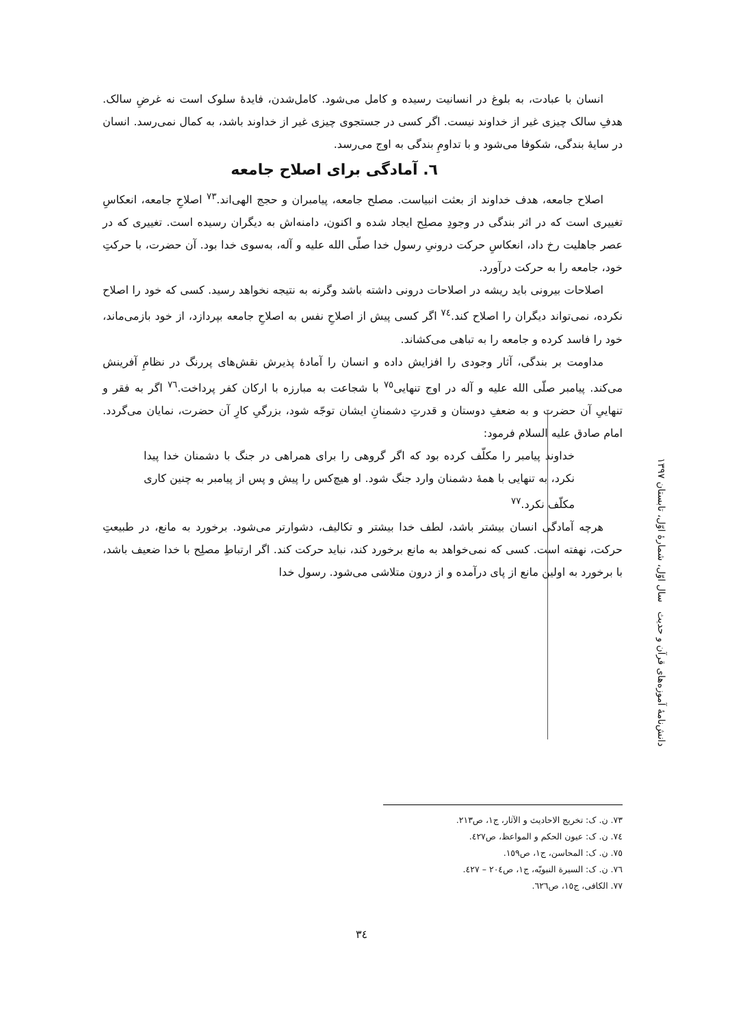انسان با عبادت، به بلوغ در انسانیت رسیده و کامل می‌شود. کامل‌شدن، فایدهٔ سلوک است نه غرضِ سالک. هدفِ سالک چیزی غیر از خداوند نیست. اگر کسی در جستجوی چیزی غیر از خداوند باشد، به کمال نمی‌رسد. انسان در سایهٔ بندگی، شکوفا می‌شود و با تداومِ بندگی به اوج می‌رسد.
٦. آمادگی برای اصلاح جامعه
اصلاح جامعه، هدف خداوند از بعثت انبیاست. مصلح جامعه، پیامبران و حجج الهی‌اند.<sup>٧٣</sup> اصلاحِ جامعه، انعکاسِ تغییری است که در اثر بندگی در وجودِ مصلِح ایجاد شده و اکنون، دامنه‌اش به دیگران رسیده است. تغییری که در عصر جاهلیت رخ داد، انعکاسِ حرکت درونیِ رسول خدا صلّی الله علیه و آله، به‌سوی خدا بود. آن حضرت، با حرکتِ خود، جامعه را به حرکت درآورد.
اصلاحات بیرونی باید ریشه در اصلاحات درونی داشته باشد وگرنه به نتیجه نخواهد رسید. کسی که خود را اصلاح نکرده، نمی‌تواند دیگران را اصلاح کند.<sup>٧٤</sup> اگر کسی پیش از اصلاحِ نفس به اصلاحِ جامعه بپردازد، از خود بازمی‌ماند، خود را فاسد کرده و جامعه را به تباهی می‌کشاند.
مداومت بر بندگی، آثار وجودی را افزایش داده و انسان را آمادهٔ پذیرش نقش‌های پررنگ در نظامِ آفرینش می‌کند. پیامبر صلّی الله علیه و آله در اوج تنهایی<sup>٧٥</sup> با شجاعت به مبارزه با ارکان کفر پرداخت.<sup>٧٦</sup> اگر به فقر و تنهاییِ آن حضرت و به ضعفِ دوستان و قدرتِ دشمنانِ ایشان توجّه شود، بزرگیِ کارِ آن حضرت، نمایان می‌گردد. امام صادق علیه السلام فرمود:
خداوند پیامبر را مکلّف کرده بود که اگر گروهی را برای همراهی در جنگ با دشمنان خدا پیدا نکرد، به تنهایی با همهٔ دشمنان وارد جنگ شود. او هیچ‌کس را پیش و پس از پیامبر به چنین کاری مکلّف نکرد.<sup>٧٧</sup>
هرچه آمادگی انسان بیشتر باشد، لطف خدا بیشتر و تکالیف، دشوارتر می‌شود. برخورد به مانع، در طبیعتِ حرکت، نهفته است. کسی که نمی‌خواهد به مانع برخورد کند، نباید حرکت کند. اگر ارتباطِ مصلِح با خدا ضعیف باشد، با برخورد به اولین مانع از پای درآمده و از درون متلاشی می‌شود. رسول خدا
دانش‌نامهٔ آموزه‌های قرآن و حدیث سال اوّل، شمارهٔ اوّل، تابستان ١٣٩٧
٧٣. ن. ک: تخریج الاحادیث و الآثار، ج١، ص٢١٣.
٧٤. ن. ک: عیون الحکم و المواعظ، ص٤٢٧.
٧٥. ن. ک: المحاسن، ج١، ص١٥٩.
٧٦. ن. ک: السیرة النبویّه، ج١، ص٢٠٤ – ٤٢٧.
٧٧. الکافی، ج١٥، ص٦٢٦.
٣٤